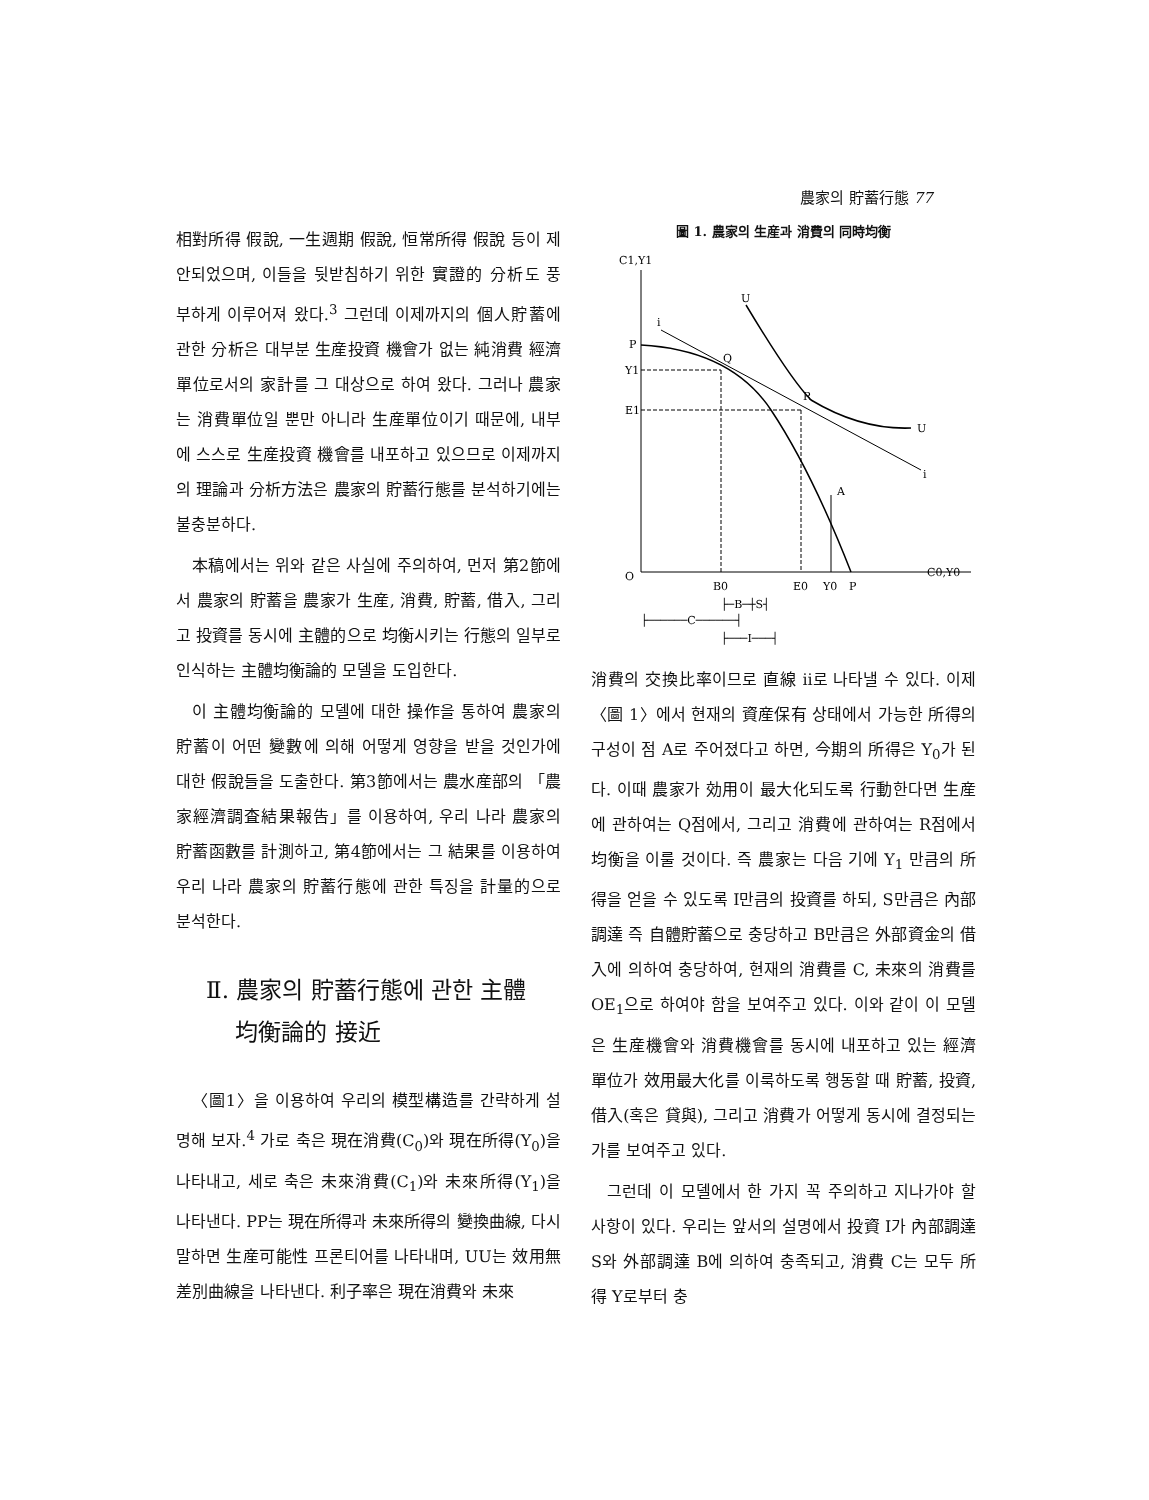農家의 貯蓄行態 77
相對所得 假說, 一生週期 假說, 恒常所得 假說 등이 제안되었으며, 이들을 뒷받침하기 위한 實證的 分析도 풍부하게 이루어져 왔다.<sup>3</sup> 그런데 이제까지의 個人貯蓄에 관한 分析은 대부분 生産投資 機會가 없는 純消費 經濟單位로서의 家計를 그 대상으로 하여 왔다. 그러나 農家는 消費單位일 뿐만 아니라 生産單位이기 때문에, 내부에 스스로 生産投資 機會를 내포하고 있으므로 이제까지의 理論과 分析方法은 農家의 貯蓄行態를 분석하기에는 불충분하다.
本稿에서는 위와 같은 사실에 주의하여, 먼저 第2節에서 農家의 貯蓄을 農家가 生産, 消費, 貯蓄, 借入, 그리고 投資를 동시에 主體的으로 均衡시키는 行態의 일부로 인식하는 主體均衡論的 모델을 도입한다.
이 主體均衡論的 모델에 대한 操作을 통하여 農家의 貯蓄이 어떤 變數에 의해 어떻게 영향을 받을 것인가에 대한 假說들을 도출한다. 第3節에서는 農水産部의 「農家經濟調査結果報告」를 이용하여, 우리 나라 農家의 貯蓄函數를 計測하고, 第4節에서는 그 結果를 이용하여 우리 나라 農家의 貯蓄行態에 관한 특징을 計量的으로 분석한다.
Ⅱ. 農家의 貯蓄行態에 관한 主體
均衡論的 接近
〈圖1〉을 이용하여 우리의 模型構造를 간략하게 설명해 보자.<sup>4</sup> 가로 축은 現在消費(C<sub>0</sub>)와 現在所得(Y<sub>0</sub>)을 나타내고, 세로 축은 未來消費(C<sub>1</sub>)와 未來所得(Y<sub>1</sub>)을 나타낸다. PP는 現在所得과 未來所得의 變換曲線, 다시 말하면 生産可能性 프론티어를 나타내며, UU는 效用無差別曲線을 나타낸다. 利子率은 現在消費와 未來
圖 1. 農家의 生産과 消費의 同時均衡
C1,Y1
C0,Y0
O
P
Y1
E1
i
U
Q
R
U
i
A
B0
E0
Y0
P
├─B─┼S┤
├──────C──────┤
├───I───┤
消費의 交換比率이므로 直線 ii로 나타낼 수 있다. 이제 〈圖 1〉에서 현재의 資産保有 상태에서 가능한 所得의 구성이 점 A로 주어졌다고 하면, 今期의 所得은 Y<sub>0</sub>가 된다. 이때 農家가 効用이 最大化되도록 行動한다면 生産에 관하여는 Q점에서, 그리고 消費에 관하여는 R점에서 均衡을 이룰 것이다. 즉 農家는 다음 기에 Y<sub>1</sub> 만큼의 所得을 얻을 수 있도록 I만큼의 投資를 하되, S만큼은 內部調達 즉 自體貯蓄으로 충당하고 B만큼은 外部資金의 借入에 의하여 충당하여, 현재의 消費를 C, 未來의 消費를 OE<sub>1</sub>으로 하여야 함을 보여주고 있다. 이와 같이 이 모델은 生産機會와 消費機會를 동시에 내포하고 있는 經濟單位가 效用最大化를 이룩하도록 행동할 때 貯蓄, 投資, 借入(혹은 貸與), 그리고 消費가 어떻게 동시에 결정되는가를 보여주고 있다.
그런데 이 모델에서 한 가지 꼭 주의하고 지나가야 할 사항이 있다. 우리는 앞서의 설명에서 投資 I가 內部調達 S와 外部調達 B에 의하여 충족되고, 消費 C는 모두 所得 Y로부터 충